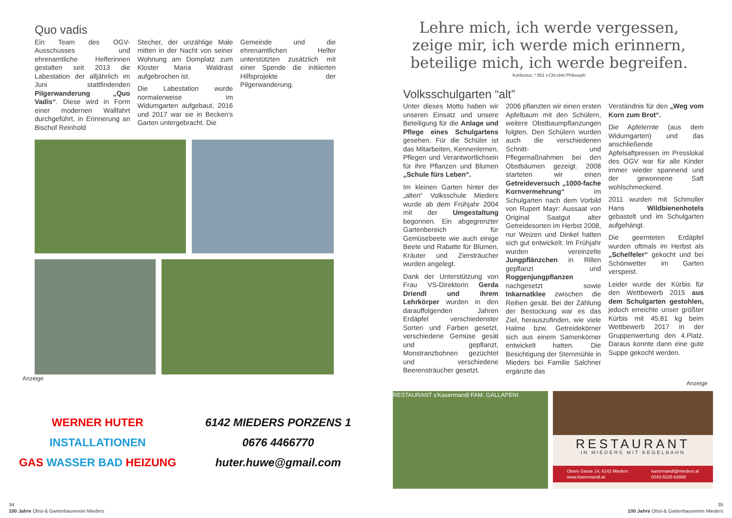Quo vadis
Ein Team des OGV-Ausschusses und ehrenamtliche Helferinnen gestalten seit 2013 die Labestation der alljährlich im Juni stattfindenden Pilgerwanderung „Quo Vadis“. Diese wird in Form einer modernen Wallfahrt durchgeführt, in Erinnerung an Bischof Reinhold
Stecher, der unzählige Male mitten in der Nacht von seiner Wohnung am Domplatz zum Kloster Maria Waldrast aufgebrochen ist.
Die Labestation wurde normalerweise im Widumgarten aufgebaut, 2016 und 2017 war sie in Becken’s Garten untergebracht. Die
Gemeinde und die ehrenamtlichen Helfer unterstützten zusätzlich mit einer Spende die initiierten Hilfsprojekte der Pilgerwanderung.
Anzeige
WERNER HUTER
INSTALLATIONEN
GAS WASSER BAD HEIZUNG
6142 MIEDERS PORZENS 1
0676 4466770
huter.huwe@gmail.com
34
100 Jahre Obst-& Gartenbauverein Mieders
Lehre mich, ich werde vergessen,
zeige mir, ich werde mich erinnern,
beteilige mich, ich werde begreifen.
Konfuzius, * 551 v.Chr.chin.Philosoph
Volksschulgarten “alt”
Unter dieses Motto haben wir unseren Einsatz und unsere Beteiligung für die Anlage und Pflege eines Schulgartens gesehen. Für die Schüler ist das Mitarbeiten, Kennenlernen, Pflegen und Verantwortlichsein für ihre Pflanzen und Blumen „Schule fürs Leben“.
Im kleinen Garten hinter der „alten“ Volksschule Mieders wurde ab dem Frühjahr 2004 mit der Umgestaltung begonnen. Ein abgegrenzter Gartenbereich für Gemüsebeete wie auch einige Beete und Rabatte für Blumen, Kräuter und Ziersträucher wurden angelegt.
Dank der Unterstützung von Frau VS-Direktorin Gerda Driendl und ihrem Lehrkörper wurden in den darauffolgenden Jahren Erdäpfel verschiedenster Sorten und Farben gesetzt, verschiedene Gemüse gesät und gepflanzt, Monstranzbohnen gezüchtet und verschiedene Beerensträucher gesetzt.
2006 pflanzten wir einen ersten Apfelbaum mit den Schülern, weitere Obstbaumpflanzungen folgten. Den Schülern wurden auch die verschiedenen Schnitt- und Pflegemaßnahmen bei den Obstbäumen gezeigt. 2008 starteten wir einen Getreideversuch „1000-fache Kornvermehrung“ im Schulgarten nach dem Vorbild von Rupert Mayr: Aussaat von Original Saatgut alter Getreidesorten im Herbst 2008, nur Weizen und Dinkel hatten sich gut entwickelt. Im Frühjahr wurden vereinzelte Jungpflänzchen in Rillen gepflanzt und Roggenjungpflanzen nachgesetzt sowie Inkarnatklee zwischen die Reihen gesät. Bei der Zählung der Bestockung war es das Ziel, herauszufinden, wie viele Halme bzw. Getreidekörner sich aus einem Samenkörner entwickelt hatten. Die Besichtigung der Sternmühle in Mieders bei Familie Salchner ergänzte das
Verständnis für den „Weg vom Korn zum Brot“.
Die Apfelernte (aus dem Widumgarten) und das anschließende Apfelsaftpressen im Presslokal des OGV war für alle Kinder immer wieder spannend und der gewonnene Saft wohlschmeckend.
2011 wurden mit Schmoller Hans Wildbienenhotels gebastelt und im Schulgarten aufgehängt.
Die geernteten Erdäpfel wurden oftmals im Herbst als „Schelfeler“ gekocht und bei Schönwetter im Garten verspeist.
Leider wurde der Kürbis für den Wettbewerb 2015 aus dem Schulgarten gestohlen, jedoch erreichte unser größter Kürbis mit 45,81 kg beim Wettbewerb 2017 in der Gruppenwertung den 4.Platz. Daraus konnte dann eine gute Suppe gekocht werden.
Anzeige
RESTAURANT s'Kasermandl FAM. GALLAPENI
RESTAURANT
IN MIEDERS MIT KEGELBAHN
Obere Gasse 14, 6142 Mieders
www.kasermandl.at kasermandl@mieders.at
0043-5225-62668
35
100 Jahre Obst-& Gartenbauverein Mieders